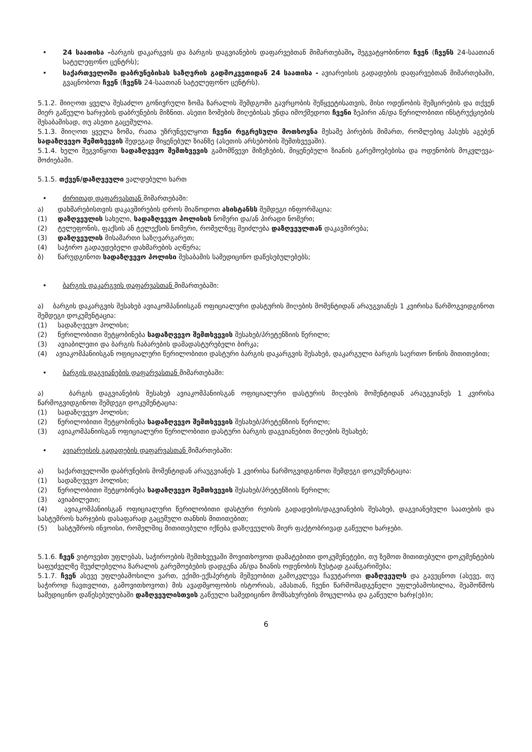• 24 საათისა –ბარგის დაკარგვის და ბარგის დაგვიანების დაფარვებთან მიმართებაში, შეგვატყობინოთ ჩვენ (ჩვენს 24-საათიან სატელეფონო ცენტრს);
• საქართველოში დაბრუნებისას საზღვრის გადმოკვეთიდან 24 საათისა - ავიარეისის გადადების დაფარვებთან მიმართებაში, გვაცნობოთ ჩვენ (ჩვენს 24-საათიან სატელეფონო ცენტრს).
5.1.2. მიიღოთ ყველა შესაძლო გონივრული ზომა ზარალის შემდგომი გავრცობის შეწყვეტისათვის, მისი ოდენობის შემცირების და თქვენ მიერ გაწეული ხარჯების დაბრუნების მიზნით. ასეთი ზომების მიღებისას უნდა იმოქმედოთ ჩვენი ზეპირი ან/და წერილობითი ინსტრუქციების შესაბამისად, თუ ასეთი გაცემულია.
5.1.3. მიიღოთ ყველა ზომა, რათა უზრუნველყოთ ჩვენი რეგრესული მოთხოვნა მესამე პირების მიმართ, რომლებიც პასუხს აგებენ სადაზღვევო შემთხვევის შედეგად მიყენებულ ზიანზე (ასეთის არსებობის შემთხვევაში).
5.1.4. ხელი შეგვიწყოთ სადაზღვევო შემთხვევის გამომწვევი მიზეზების, მიყენებული ზიანის გარემოებებისა და ოდენობის მოკვლევა-მოძიებაში.
5.1.5. თქვენ/დაზღვეული ვალდებული ხართ
• ძირითად დაფარვასთან მიმართებაში:
ა) დახმარებისთვის დაკავშირების დროს მიაწოდოთ ასისტანსს შემდეგი ინფორმაცია:
(1) დაზღვეულის სახელი, სადაზღვევო პოლისის ნომერი და/ან პირადი ნომერი;
(2) ტელეფონის, ფაქსის ან ტელექსის ნომერი, რომელზეც შეიძლება დაზღვეულთან დაკავშირება;
(3) დაზღვეულის მისამართი საზღვარგარეთ;
(4) საჭირო გადაუდებელი დახმარების აღწერა;
ბ) წარუდგინოთ სადაზღვევო პოლისი შესაბამის სამედიცინო დაწესებულებებს;
• ბარგის დაკარგვის დაფარვასთან მიმართებაში:
ა) ბარგის დაკარგვის შესახებ ავიაკომპანიისგან ოფიციალური დასტურის მიღების მომენტიდან არაუგვიანეს 1 კვირისა წარმოგვიდგინოთ შემდეგი დოკუმენტაცია:
(1) სადაზღვევო პოლისი;
(2) წერილობითი შეტყობინება სადაზღვევო შემთხვევის შესახებ/პრეტენზიის წერილი;
(3) ავიაბილეთი და ბარგის ჩაბარების დამადასტურებელი ბირკა;
(4) ავიაკომპანიისგან ოფიციალური წერილობითი დასტური ბარგის დაკარგვის შესახებ, დაკარგული ბარგის საერთო წონის მითითებით;
• ბარგის დაგვიანების დაფარვასთან მიმართებაში:
ა) ბარგის დაგვიანების შესახებ ავიაკომპანიისგან ოფიციალური დასტურის მიღების მომენტიდან არაუგვიანეს 1 კვირისა წარმოგვიდგინოთ შემდეგი დოკუმენტაცია:
(1) სადაზღვევო პოლისი;
(2) წერილობითი შეტყობინება სადაზღვევო შემთხვევის შესახებ/პრეტენზიის წერილი;
(3) ავიაკომპანიისგან ოფიციალური წერილობითი დასტური ბარგის დაგვიანებით მიღების შესახებ;
• ავიარეისის გადადების დაფარვასთან მიმართებაში:
ა) საქართველოში დაბრუნების მომენტიდან არაუგვიანეს 1 კვირისა წარმოგვიდგინოთ შემდეგი დოკუმენტაცია:
(1) სადაზღვევო პოლისი;
(2) წერილობითი შეტყობინება სადაზღვევო შემთხვევის შესახებ/პრეტენზიის წერილი;
(3) ავიაბილეთი;
(4) ავიაკომპანიისგან ოფიციალური წერილობითი დასტური რეისის გადადების/დაგვიანების შესახებ, დაგვიანებული საათების და სასტუმროს ხარჯების დასაფარად გაცემული თანხის მითითებით;
(5) სასტუმროს ინვოისი, რომელშიც მითითებული იქნება დაზღვეულის მიერ ფაქტობრივად გაწეული ხარჯები.
5.1.6. ჩვენ ვიტოვებთ უფლებას, საჭიროების შემთხვევაში მოვითხოვოთ დამატებითი დოკუმენეტები, თუ ზემოთ მითითებული დოკუმენტების საფუძველზე შეუძლებელია ზარალის გარემოებების დადგენა ან/და ზიანის ოდენობის ზუსტად გაანგარიშება;
5.1.7. ჩვენ ასევე უფლებამოსილი ვართ, ექიმი-ექსპერტის მეშვეობით გამოკვლევა ჩავუტაროთ დაზღვეულს და გავეცნოთ (ასევე, თუ საჭიროდ ჩავთვლით, გამოვითხოვოთ) მის ავადმყოფობის ისტორიას, ამასთან, ჩვენი წარმომადგენელი უფლებამოსილია, შეამოწმოს სამედიცინო დაწესებულებაში დაზღვეულისთვის გაწეული სამედიცინო მომსახურების მოცულობა და გაწეული ხარჯ(ებ)ი;
6